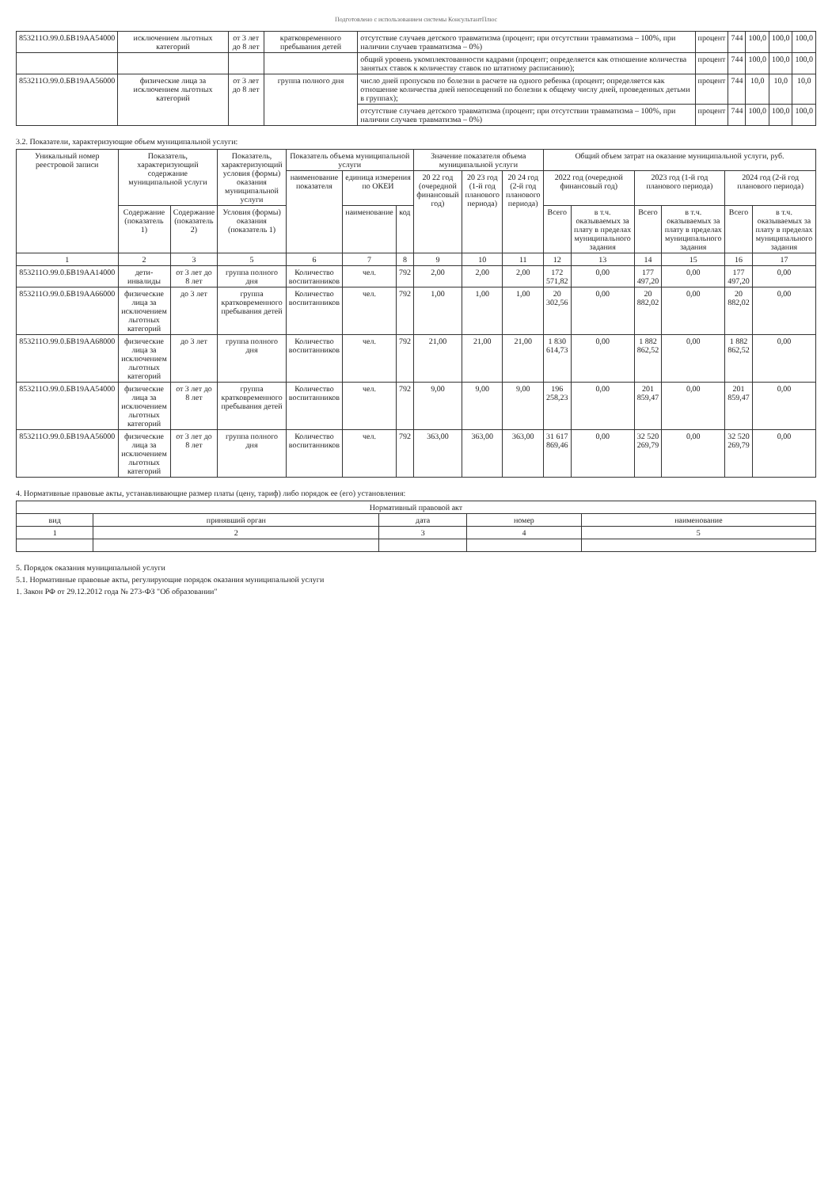Подготовлено с использованием системы КонсультантПлюс
| 853211О.99.0.БВ19АА54000 | исключением льготных категорий | от 3 лет до 8 лет | кратковременного пребывания детей | отсутствие случаев детского травматизма (процент; при отсутствии травматизма – 100%, при наличии случаев травматизма – 0%) | процент | 744 | 100,0 | 100,0 | 100,0 |
| | | | | общий уровень укомплектованности кадрами (процент; определяется как отношение количества занятых ставок к количеству ставок по штатному расписанию); | процент | 744 | 100,0 | 100,0 | 100,0 |
| 853211О.99.0.БВ19АА56000 | физические лица за исключением льготных категорий | от 3 лет до 8 лет | группа полного дня | число дней пропусков по болезни в расчете на одного ребенка (процент; определяется как отношение количества дней непосещений по болезни к общему числу дней, проведенных детьми в группах); | процент | 744 | 10,0 | 10,0 | 10,0 |
| | | | | отсутствие случаев детского травматизма (процент; при отсутствии травматизма – 100%, при наличии случаев травматизма – 0%) | процент | 744 | 100,0 | 100,0 | 100,0 |
3.2. Показатели, характеризующие объем муниципальной услуги:
| Уникальный номер реестровой записи | Показатель, характеризующий содержание муниципальной услуги | | Показатель, характеризующий условия (формы) оказания муниципальной услуги | Показатель объема муниципальной услуги | | | Значение показателя объема муниципальной услуги | | | Общий объем затрат на оказание муниципальной услуги, руб. | | | | | |
| --- | --- | --- | --- | --- | --- | --- | --- | --- | --- | --- | --- | --- | --- | --- | --- |
| | | | | наименование показателя | единица измерения по ОКЕИ | | 20 22 год (очередной финансовый год) | 20 23 год (1-й год планового периода) | 20 24 год (2-й год планового периода) | 2022 год (очередной финансовый год) | | 2023 год (1-й год планового периода) | | 2024 год (2-й год планового периода) | |
| | Содержание (показатель 1) | Содержание (показатель 2) | Условия (формы) оказания (показатель 1) | | наименование | код | | | | Всего | в т.ч. оказываемых за плату в пределах муниципального задания | Всего | в т.ч. оказываемых за плату в пределах муниципального задания | Всего | в т.ч. оказываемых за плату в пределах муниципального задания |
| 1 | 2 | 3 | 5 | 6 | 7 | 8 | 9 | 10 | 11 | 12 | 13 | 14 | 15 | 16 | 17 |
| 853211О.99.0.БВ19АА14000 | дети-инвалиды | от 3 лет до 8 лет | группа полного дня | Количество воспитанников | чел. | 792 | 2,00 | 2,00 | 2,00 | 172 571,82 | 0,00 | 177 497,20 | 0,00 | 177 497,20 | 0,00 |
| 853211О.99.0.БВ19АА66000 | физические лица за исключением льготных категорий | до 3 лет | группа кратковременного пребывания детей | Количество воспитанников | чел. | 792 | 1,00 | 1,00 | 1,00 | 20 302,56 | 0,00 | 20 882,02 | 0,00 | 20 882,02 | 0,00 |
| 853211О.99.0.БВ19АА68000 | физические лица за исключением льготных категорий | до 3 лет | группа полного дня | Количество воспитанников | чел. | 792 | 21,00 | 21,00 | 21,00 | 1 830 614,73 | 0,00 | 1 882 862,52 | 0,00 | 1 882 862,52 | 0,00 |
| 853211О.99.0.БВ19АА54000 | физические лица за исключением льготных категорий | от 3 лет до 8 лет | группа кратковременного пребывания детей | Количество воспитанников | чел. | 792 | 9,00 | 9,00 | 9,00 | 196 258,23 | 0,00 | 201 859,47 | 0,00 | 201 859,47 | 0,00 |
| 853211О.99.0.БВ19АА56000 | физические лица за исключением льготных категорий | от 3 лет до 8 лет | группа полного дня | Количество воспитанников | чел. | 792 | 363,00 | 363,00 | 363,00 | 31 617 869,46 | 0,00 | 32 520 269,79 | 0,00 | 32 520 269,79 | 0,00 |
4. Нормативные правовые акты, устанавливающие размер платы (цену, тариф) либо порядок ее (его) установления:
| Нормативный правовой акт | | | | |
| --- | --- | --- | --- | --- |
| вид | принявший орган | дата | номер | наименование |
| 1 | 2 | 3 | 4 | 5 |
5. Порядок оказания муниципальной услуги
5.1. Нормативные правовые акты, регулирующие порядок оказания муниципальной услуги
1. Закон РФ от 29.12.2012 года № 273-ФЗ "Об образовании"